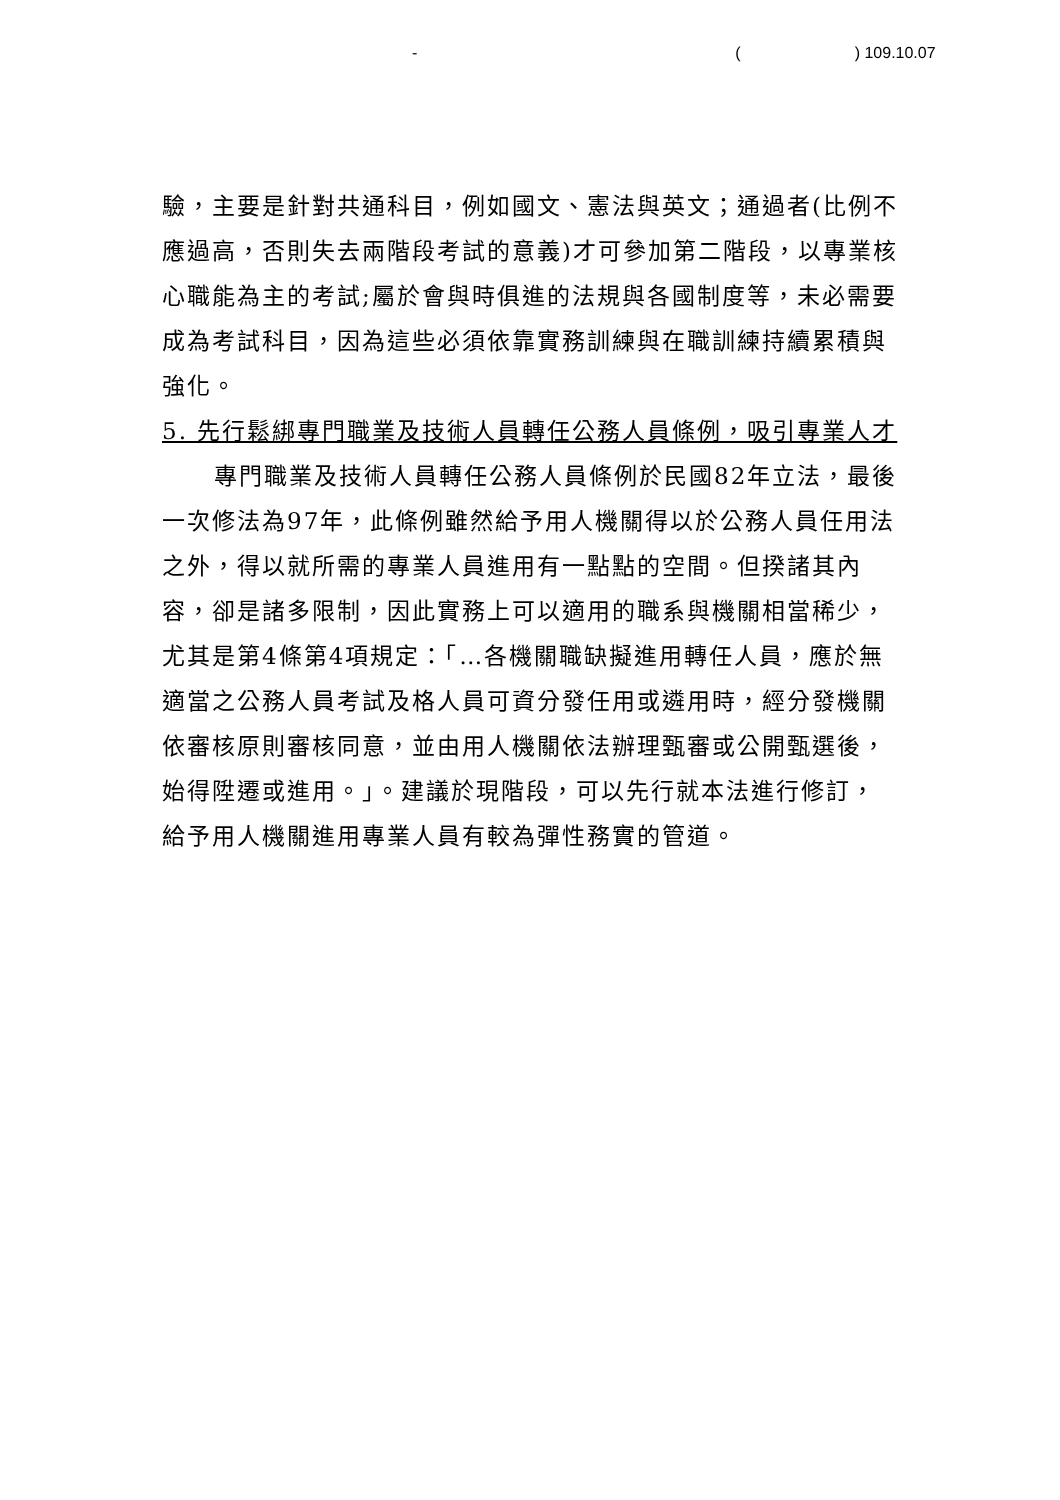- () 109.10.07
驗，主要是針對共通科目，例如國文、憲法與英文；通過者(比例不應過高，否則失去兩階段考試的意義)才可參加第二階段，以專業核心職能為主的考試;屬於會與時俱進的法規與各國制度等，未必需要成為考試科目，因為這些必須依靠實務訓練與在職訓練持續累積與強化。
5. 先行鬆綁專門職業及技術人員轉任公務人員條例，吸引專業人才
專門職業及技術人員轉任公務人員條例於民國82年立法，最後一次修法為97年，此條例雖然給予用人機關得以於公務人員任用法之外，得以就所需的專業人員進用有一點點的空間。但揆諸其內容，卻是諸多限制，因此實務上可以適用的職系與機關相當稀少，尤其是第4條第4項規定：「…各機關職缺擬進用轉任人員，應於無適當之公務人員考試及格人員可資分發任用或遴用時，經分發機關依審核原則審核同意，並由用人機關依法辦理甄審或公開甄選後，始得陞遷或進用。」。建議於現階段，可以先行就本法進行修訂，給予用人機關進用專業人員有較為彈性務實的管道。